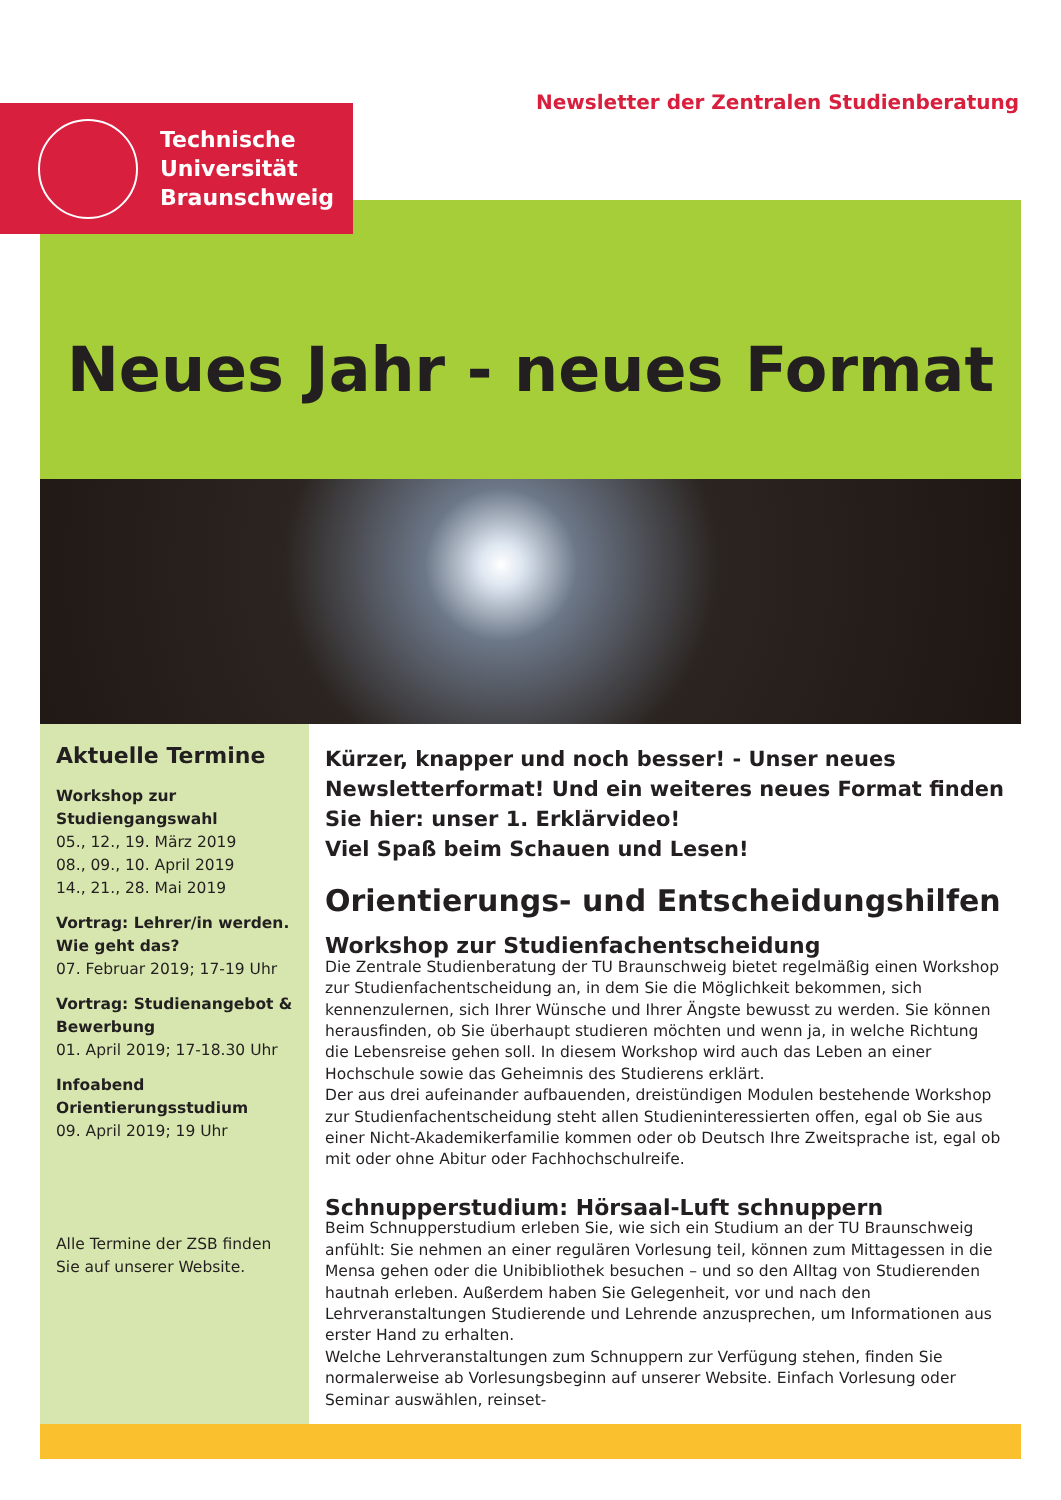Newsletter der Zentralen Studienberatung
Technische
Universität
Braunschweig
Neues Jahr - neues Format
Aktuelle Termine
Workshop zur Studiengangswahl
05., 12., 19. März 2019
08., 09., 10. April 2019
14., 21., 28. Mai 2019
Vortrag: Lehrer/in werden. Wie geht das?
07. Februar 2019; 17-19 Uhr
Vortrag: Studienangebot & Bewerbung
01. April 2019; 17-18.30 Uhr
Infoabend Orientierungsstudium
09. April 2019; 19 Uhr
Alle Termine der ZSB finden Sie auf unserer Website.
Kürzer, knapper und noch besser! - Unser neues Newsletterformat! Und ein weiteres neues Format finden Sie hier: unser 1. Erklärvideo!
Viel Spaß beim Schauen und Lesen!
Orientierungs- und Entscheidungshilfen
Workshop zur Studienfachentscheidung
Die Zentrale Studienberatung der TU Braunschweig bietet regelmäßig einen Workshop zur Studienfachentscheidung an, in dem Sie die Möglichkeit bekommen, sich kennenzulernen, sich Ihrer Wünsche und Ihrer Ängste bewusst zu werden. Sie können herausfinden, ob Sie überhaupt studieren möchten und wenn ja, in welche Richtung die Lebensreise gehen soll. In diesem Workshop wird auch das Leben an einer Hochschule sowie das Geheimnis des Studierens erklärt.
Der aus drei aufeinander aufbauenden, dreistündigen Modulen bestehende Workshop zur Studienfachentscheidung steht allen Studieninteressierten offen, egal ob Sie aus einer Nicht-Akademikerfamilie kommen oder ob Deutsch Ihre Zweitsprache ist, egal ob mit oder ohne Abitur oder Fachhochschulreife.
Schnupperstudium: Hörsaal-Luft schnuppern
Beim Schnupperstudium erleben Sie, wie sich ein Studium an der TU Braunschweig anfühlt: Sie nehmen an einer regulären Vorlesung teil, können zum Mittagessen in die Mensa gehen oder die Unibibliothek besuchen – und so den Alltag von Studierenden hautnah erleben. Außerdem haben Sie Gelegenheit, vor und nach den Lehrveranstaltungen Studierende und Lehrende anzusprechen, um Informationen aus erster Hand zu erhalten.
Welche Lehrveranstaltungen zum Schnuppern zur Verfügung stehen, finden Sie normalerweise ab Vorlesungsbeginn auf unserer Website. Einfach Vorlesung oder Seminar auswählen, reinset-